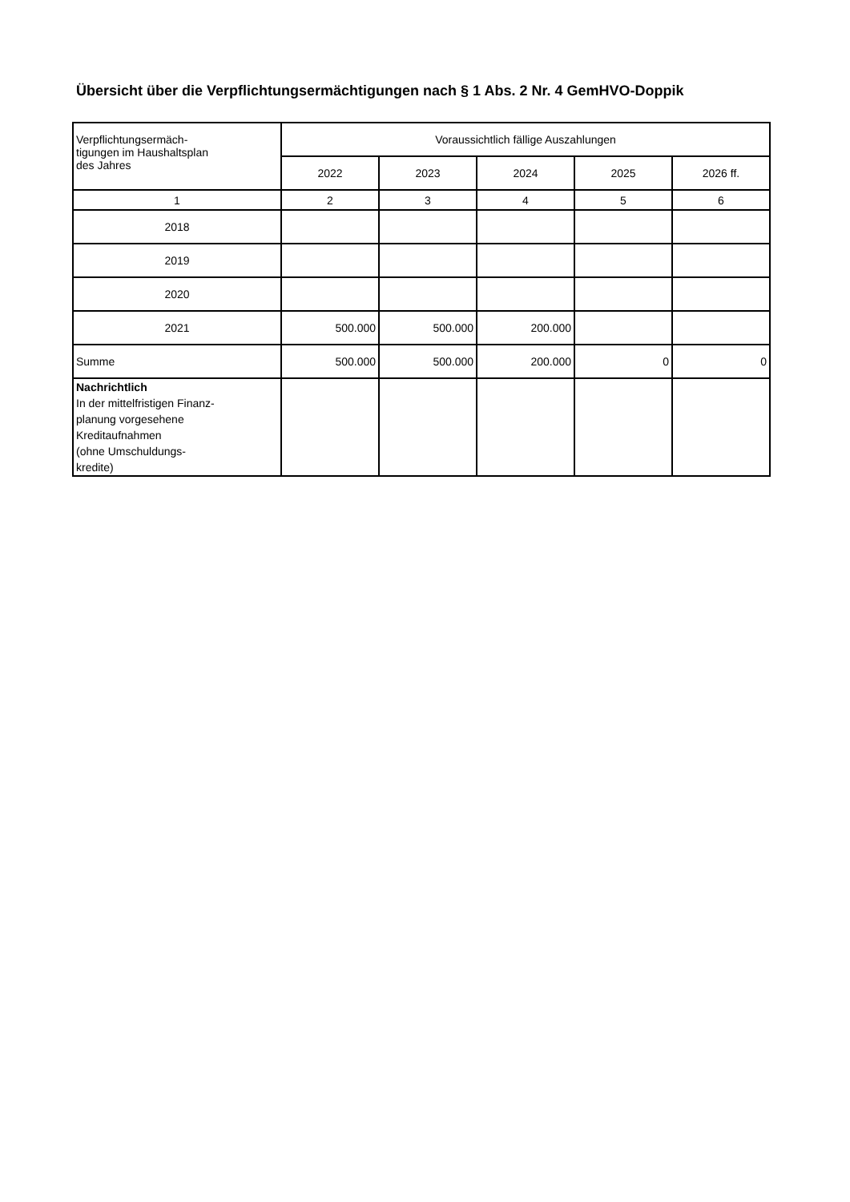Übersicht über die Verpflichtungsermächtigungen nach § 1 Abs. 2 Nr. 4 GemHVO-Doppik
| Verpflichtungsermäch- tigungen im Haushaltsplan des Jahres | Voraussichtlich fällige Auszahlungen | | | | |
| --- | --- | --- | --- | --- | --- |
| | 2022 | 2023 | 2024 | 2025 | 2026 ff. |
| 1 | 2 | 3 | 4 | 5 | 6 |
| 2018 | | | | | |
| 2019 | | | | | |
| 2020 | | | | | |
| 2021 | 500.000 | 500.000 | 200.000 | | |
| Summe | 500.000 | 500.000 | 200.000 | 0 | 0 |
| Nachrichtlich In der mittelfristigen Finanz- planung vorgesehene Kreditaufnahmen (ohne Umschuldungs- kredite) | | | | | |